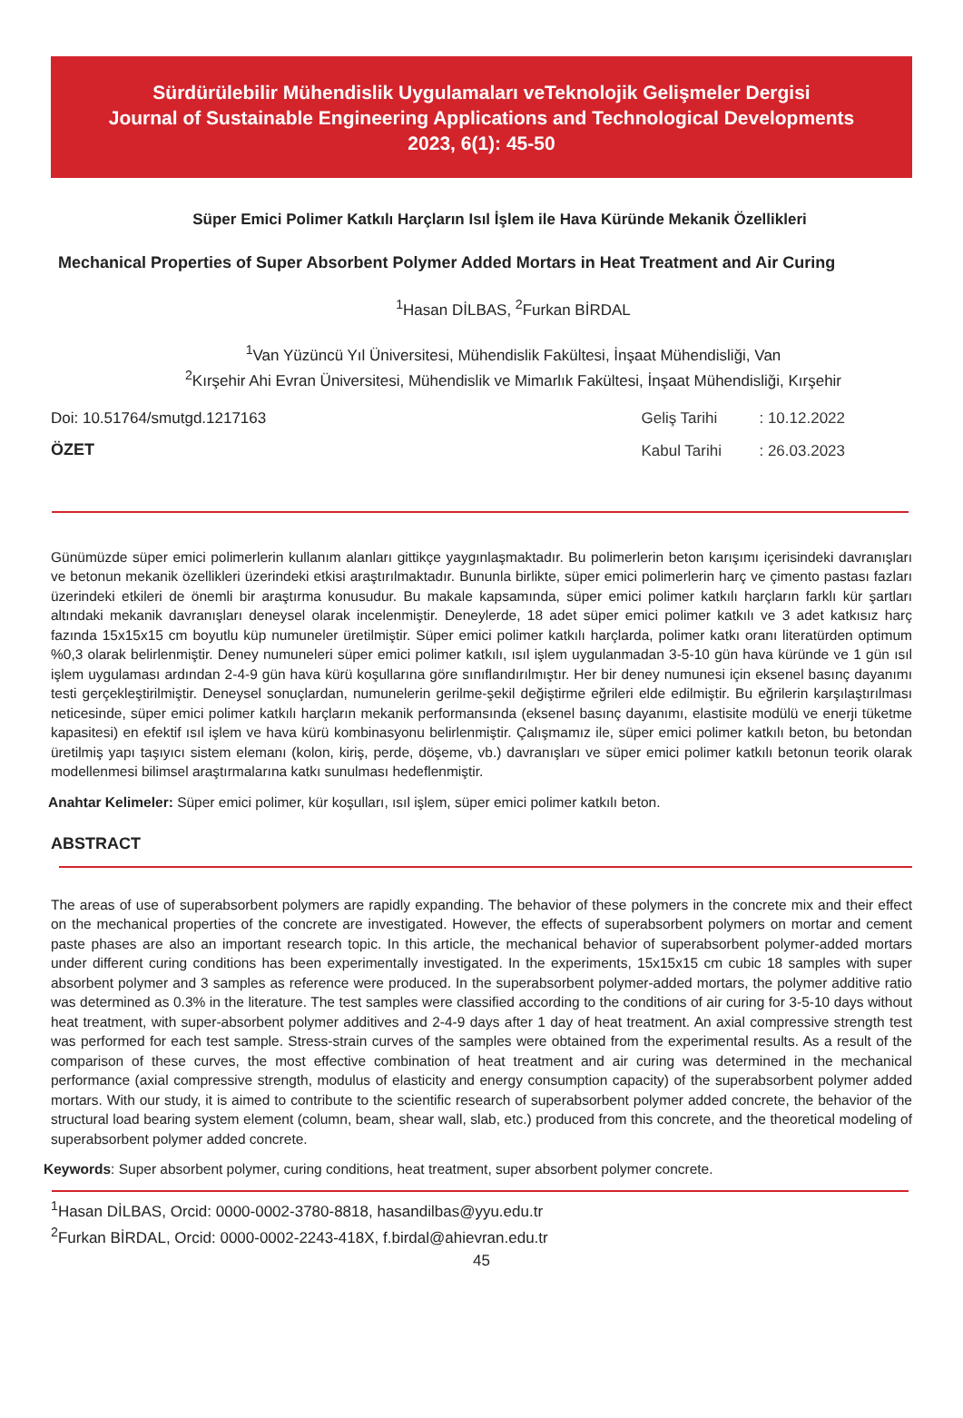Sürdürülebilir Mühendislik Uygulamaları veTeknolojik Gelişmeler Dergisi
Journal of Sustainable Engineering Applications and Technological Developments
2023, 6(1): 45-50
Süper Emici Polimer Katkılı Harçların Isıl İşlem ile Hava Küründe Mekanik Özellikleri
Mechanical Properties of Super Absorbent Polymer Added Mortars in Heat Treatment and Air Curing
<sup>1</sup> Hasan DİLBAS, <sup>2</sup>Furkan BİRDAL
<sup>1</sup> Van Yüzüncü Yıl Üniversitesi, Mühendislik Fakültesi, İnşaat Mühendisliği, Van
<sup>2</sup> Kırşehir Ahi Evran Üniversitesi, Mühendislik ve Mimarlık Fakültesi, İnşaat Mühendisliği, Kırşehir
Doi: 10.51764/smutgd.1217163
ÖZET
| Geliş Tarihi | : 10.12.2022 |
| Kabul Tarihi | : 26.03.2023 |
Günümüzde süper emici polimerlerin kullanım alanları gittikçe yaygınlaşmaktadır. Bu polimerlerin beton karışımı içerisindeki davranışları ve betonun mekanik özellikleri üzerindeki etkisi araştırılmaktadır. Bununla birlikte, süper emici polimerlerin harç ve çimento pastası fazları üzerindeki etkileri de önemli bir araştırma konusudur. Bu makale kapsamında, süper emici polimer katkılı harçların farklı kür şartları altındaki mekanik davranışları deneysel olarak incelenmiştir. Deneylerde, 18 adet süper emici polimer katkılı ve 3 adet katkısız harç fazında 15x15x15 cm boyutlu küp numuneler üretilmiştir. Süper emici polimer katkılı harçlarda, polimer katkı oranı literatürden optimum %0,3 olarak belirlenmiştir. Deney numuneleri süper emici polimer katkılı, ısıl işlem uygulanmadan 3-5-10 gün hava küründe ve 1 gün ısıl işlem uygulaması ardından 2-4-9 gün hava kürü koşullarına göre sınıflandırılmıştır. Her bir deney numunesi için eksenel basınç dayanımı testi gerçekleştirilmiştir. Deneysel sonuçlardan, numunelerin gerilme-şekil değiştirme eğrileri elde edilmiştir. Bu eğrilerin karşılaştırılması neticesinde, süper emici polimer katkılı harçların mekanik performansında (eksenel basınç dayanımı, elastisite modülü ve enerji tüketme kapasitesi) en efektif ısıl işlem ve hava kürü kombinasyonu belirlenmiştir. Çalışmamız ile, süper emici polimer katkılı beton, bu betondan üretilmiş yapı taşıyıcı sistem elemanı (kolon, kiriş, perde, döşeme, vb.) davranışları ve süper emici polimer katkılı betonun teorik olarak modellenmesi bilimsel araştırmalarına katkı sunulması hedeflenmiştir.
Anahtar Kelimeler: Süper emici polimer, kür koşulları, ısıl işlem, süper emici polimer katkılı beton.
ABSTRACT
The areas of use of superabsorbent polymers are rapidly expanding. The behavior of these polymers in the concrete mix and their effect on the mechanical properties of the concrete are investigated. However, the effects of superabsorbent polymers on mortar and cement paste phases are also an important research topic. In this article, the mechanical behavior of superabsorbent polymer-added mortars under different curing conditions has been experimentally investigated. In the experiments, 15x15x15 cm cubic 18 samples with super absorbent polymer and 3 samples as reference were produced. In the superabsorbent polymer-added mortars, the polymer additive ratio was determined as 0.3% in the literature. The test samples were classified according to the conditions of air curing for 3-5-10 days without heat treatment, with super-absorbent polymer additives and 2-4-9 days after 1 day of heat treatment. An axial compressive strength test was performed for each test sample. Stress-strain curves of the samples were obtained from the experimental results. As a result of the comparison of these curves, the most effective combination of heat treatment and air curing was determined in the mechanical performance (axial compressive strength, modulus of elasticity and energy consumption capacity) of the superabsorbent polymer added mortars. With our study, it is aimed to contribute to the scientific research of superabsorbent polymer added concrete, the behavior of the structural load bearing system element (column, beam, shear wall, slab, etc.) produced from this concrete, and the theoretical modeling of superabsorbent polymer added concrete.
Keywords: Super absorbent polymer, curing conditions, heat treatment, super absorbent polymer concrete.
<sup>1</sup> Hasan DİLBAS, Orcid: 0000-0002-3780-8818, hasandilbas@yyu.edu.tr
<sup>2</sup> Furkan BİRDAL, Orcid: 0000-0002-2243-418X, f.birdal@ahievran.edu.tr
45